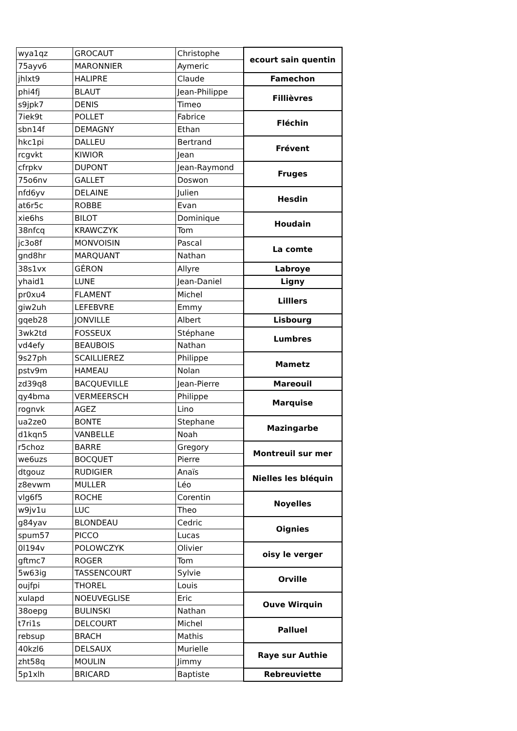| wya1qz | GROCAUT | Christophe | ecourt sain quentin |
| 75ayv6 | MARONNIER | Aymeric | |
| jhlxt9 | HALIPRE | Claude | Famechon |
| phi4fj | BLAUT | Jean-Philippe | Fillièvres |
| s9jpk7 | DENIS | Timeo | |
| 7iek9t | POLLET | Fabrice | Fléchin |
| sbn14f | DEMAGNY | Ethan | |
| hkc1pi | DALLEU | Bertrand | Frévent |
| rcgvkt | KIWIOR | Jean | |
| cfrpkv | DUPONT | Jean-Raymond | Fruges |
| 75o6nv | GALLET | Doswon | |
| nfd6yv | DELAINE | Julien | Hesdin |
| at6r5c | ROBBE | Evan | |
| xie6hs | BILOT | Dominique | Houdain |
| 38nfcq | KRAWCZYK | Tom | |
| jc3o8f | MONVOISIN | Pascal | La comte |
| gnd8hr | MARQUANT | Nathan | |
| 38s1vx | GÉRON | Allyre | Labroye |
| yhaid1 | LUNE | Jean-Daniel | Ligny |
| pr0xu4 | FLAMENT | Michel | Lilllers |
| giw2uh | LEFEBVRE | Emmy | |
| gqeb28 | JONVILLE | Albert | Lisbourg |
| 3wk2td | FOSSEUX | Stéphane | Lumbres |
| vd4efy | BEAUBOIS | Nathan | |
| 9s27ph | SCAILLIEREZ | Philippe | Mametz |
| pstv9m | HAMEAU | Nolan | |
| zd39q8 | BACQUEVILLE | Jean-Pierre | Mareouil |
| qy4bma | VERMEERSCH | Philippe | Marquise |
| rognvk | AGEZ | Lino | |
| ua2ze0 | BONTE | Stephane | Mazingarbe |
| d1kqn5 | VANBELLE | Noah | |
| r5choz | BARRE | Gregory | Montreuil sur mer |
| we6uzs | BOCQUET | Pierre | |
| dtgouz | RUDIGIER | Anaïs | Nielles les bléquin |
| z8evwm | MULLER | Léo | |
| vlg6f5 | ROCHE | Corentin | Noyelles |
| w9jv1u | LUC | Theo | |
| g84yav | BLONDEAU | Cedric | Oignies |
| spum57 | PICCO | Lucas | |
| 0l194v | POLOWCZYK | Olivier | oisy le verger |
| gftmc7 | ROGER | Tom | |
| 5w63ig | TASSENCOURT | Sylvie | Orville |
| oujfpi | THOREL | Louis | |
| xulapd | NOEUVEGLISE | Eric | Ouve Wirquin |
| 38oepg | BULINSKI | Nathan | |
| t7ri1s | DELCOURT | Michel | Palluel |
| rebsup | BRACH | Mathis | |
| 40kzl6 | DELSAUX | Murielle | Raye sur Authie |
| zht58q | MOULIN | Jimmy | |
| 5p1xlh | BRICARD | Baptiste | Rebreuviette |